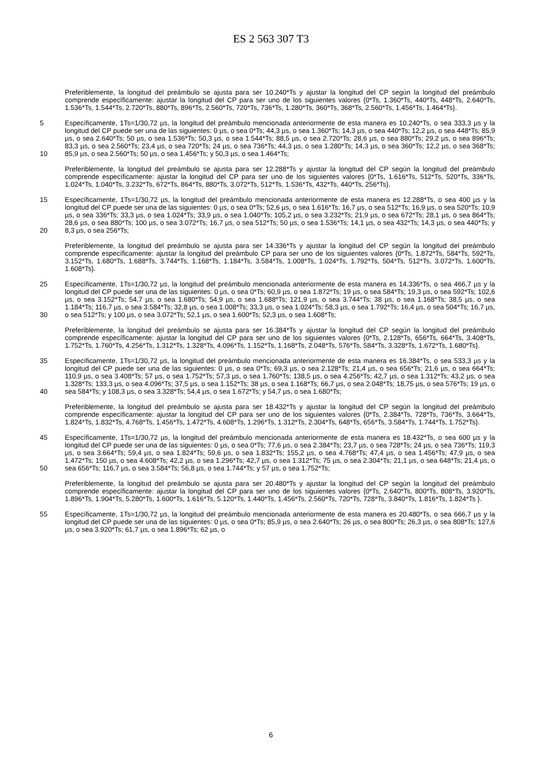ES 2 563 307 T3
Preferiblemente, la longitud del preámbulo se ajusta para ser 10.240*Ts y ajustar la longitud del CP según la longitud del preámbulo comprende específicamente: ajustar la longitud del CP para ser uno de los siguientes valores {0*Ts, 1.360*Ts, 440*Ts, 448*Ts, 2.640*Ts, 1.536*Ts, 1.544*Ts, 2.720*Ts, 880*Ts, 896*Ts, 2.560*Ts, 720*Ts, 736*Ts, 1.280*Ts, 360*Ts, 368*Ts, 2.560*Ts, 1.456*Ts, 1.464*Ts}.
5
10
Específicamente, 1Ts=1/30,72 µs, la longitud del preámbulo mencionada anteriormente de esta manera es 10.240*Ts, o sea 333,3 µs y la longitud del CP puede ser una de las siguientes: 0 µs, o sea 0*Ts; 44,3 µs, o sea 1.360*Ts; 14,3 µs, o sea 440*Ts; 12,2 µs, o sea 448*Ts; 85,9 µs, o sea 2.640*Ts; 50 µs, o sea 1.536*Ts; 50,3 µs, o sea 1.544*Ts; 88,5 µs, o sea 2.720*Ts; 28,6 µs, o sea 880*Ts; 29,2 µs, o sea 896*Ts; 83,3 µs, o sea 2.560*Ts; 23,4 µs, o sea 720*Ts; 24 µs, o sea 736*Ts; 44,3 µs, o sea 1.280*Ts; 14,3 µs, o sea 360*Ts; 12,2 µs, o sea 368*Ts; 85,9 µs, o sea 2.560*Ts; 50 µs, o sea 1.456*Ts; y 50,3 µs, o sea 1.464*Ts;
Preferiblemente, la longitud del preámbulo se ajusta para ser 12.288*Ts y ajustar la longitud del CP según la longitud del preámbulo comprende específicamente: ajustar la longitud del CP para ser uno de los siguientes valores {0*Ts, 1.616*Ts, 512*Ts, 520*Ts, 336*Ts, 1.024*Ts, 1.040*Ts, 3.232*Ts, 672*Ts, 864*Ts, 880*Ts, 3.072*Ts, 512*Ts, 1.536*Ts, 432*Ts, 440*Ts, 256*Ts}.
15
20
Específicamente, 1Ts=1/30,72 µs, la longitud del preámbulo mencionada anteriormente de esta manera es 12.288*Ts, o sea 400 µs y la longitud del CP puede ser una de las siguientes: 0 µs, o sea 0*Ts; 52,6 µs, o sea 1.616*Ts; 16,7 µs, o sea 512*Ts; 16,9 µs, o sea 520*Ts; 10,9 µs, o sea 336*Ts; 33,3 µs, o sea 1.024*Ts; 33,9 µs, o sea 1.040*Ts; 105,2 µs, o sea 3.232*Ts; 21,9 µs, o sea 672*Ts; 28,1 µs, o sea 864*Ts; 28,6 µs, o sea 880*Ts; 100 µs, o sea 3.072*Ts; 16,7 µs, o sea 512*Ts; 50 µs, o sea 1.536*Ts; 14,1 µs, o sea 432*Ts; 14,3 µs, o sea 440*Ts; y 8,3 µs, o sea 256*Ts;
Preferiblemente, la longitud del preámbulo se ajusta para ser 14.336*Ts y ajustar la longitud del CP según la longitud del preámbulo comprende específicamente: ajustar la longitud del preámbulo CP para ser uno de los siguientes valores {0*Ts, 1.872*Ts, 584*Ts, 592*Ts, 3.152*Ts, 1.680*Ts, 1.688*Ts, 3.744*Ts, 1.168*Ts, 1.184*Ts, 3.584*Ts, 1.008*Ts, 1.024*Ts, 1.792*Ts, 504*Ts, 512*Ts, 3.072*Ts, 1.600*Ts, 1.608*Ts}.
25
30
Específicamente, 1Ts=1/30,72 µs, la longitud del preámbulo mencionada anteriormente de esta manera es 14.336*Ts, o sea 466,7 µs y la longitud del CP puede ser una de las siguientes: 0 µs, o sea 0*Ts; 60,9 µs, o sea 1.872*Ts; 19 µs, o sea 584*Ts; 19,3 µs, o sea 592*Ts; 102,6 µs, o sea 3.152*Ts; 54,7 µs, o sea 1.680*Ts; 54,9 µs, o sea 1.688*Ts; 121,9 µs, o sea 3.744*Ts; 38 µs, o sea 1.168*Ts; 38,5 µs, o sea 1.184*Ts; 116,7 µs, o sea 3.584*Ts; 32,8 µs, o sea 1.008*Ts; 33,3 µs, o sea 1.024*Ts; 58,3 µs, o sea 1.792*Ts; 16,4 µs, o sea 504*Ts; 16,7 µs, o sea 512*Ts; y 100 µs, o sea 3.072*Ts; 52,1 µs, o sea 1.600*Ts; 52,3 µs, o sea 1.608*Ts;
Preferiblemente, la longitud del preámbulo se ajusta para ser 16.384*Ts y ajustar la longitud del CP según la longitud del preámbulo comprende específicamente: ajustar la longitud del CP para ser uno de los siguientes valores {0*Ts, 2.128*Ts, 656*Ts, 664*Ts, 3.408*Ts, 1.752*Ts, 1.760*Ts, 4.256*Ts, 1.312*Ts, 1.328*Ts, 4.096*Ts, 1.152*Ts, 1.168*Ts, 2.048*Ts, 576*Ts, 584*Ts, 3.328*Ts, 1.672*Ts, 1.680*Ts}.
35
40
Específicamente, 1Ts=1/30,72 µs, la longitud del preámbulo mencionada anteriormente de esta manera es 16.384*Ts, o sea 533,3 µs y la longitud del CP puede ser una de las siguientes: 0 µs, o sea 0*Ts; 69,3 µs, o sea 2.128*Ts; 21,4 µs, o sea 656*Ts; 21,6 µs, o sea 664*Ts; 110,9 µs, o sea 3.408*Ts; 57 µs, o sea 1.752*Ts; 57,3 µs, o sea 1.760*Ts; 138,5 µs, o sea 4.256*Ts; 42,7 µs, o sea 1.312*Ts; 43,2 µs, o sea 1.328*Ts; 133,3 µs, o sea 4.096*Ts; 37,5 µs, o sea 1.152*Ts; 38 µs, o sea 1.168*Ts; 66,7 µs, o sea 2.048*Ts; 18,75 µs, o sea 576*Ts; 19 µs, o sea 584*Ts; y 108,3 µs, o sea 3.328*Ts; 54,4 µs, o sea 1.672*Ts; y 54,7 µs, o sea 1.680*Ts;
Preferiblemente, la longitud del preámbulo se ajusta para ser 18.432*Ts y ajustar la longitud del CP según la longitud del preámbulo comprende específicamente: ajustar la longitud del CP para ser uno de los siguientes valores {0*Ts, 2.384*Ts, 728*Ts, 736*Ts, 3.664*Ts, 1.824*Ts, 1.832*Ts, 4.768*Ts, 1.456*Ts, 1.472*Ts, 4.608*Ts, 1.296*Ts, 1.312*Ts, 2.304*Ts, 648*Ts, 656*Ts, 3.584*Ts, 1.744*Ts, 1.752*Ts}.
45
50
Específicamente, 1Ts=1/30,72 µs, la longitud del preámbulo mencionada anteriormente de esta manera es 18.432*Ts, o sea 600 µs y la longitud del CP puede ser una de las siguientes: 0 µs, o sea 0*Ts; 77,6 µs, o sea 2.384*Ts; 23,7 µs, o sea 728*Ts; 24 µs, o sea 736*Ts; 119,3 µs, o sea 3.664*Ts; 59,4 µs, o sea 1.824*Ts; 59,6 µs, o sea 1.832*Ts; 155,2 µs, o sea 4.768*Ts; 47,4 µs, o sea 1.456*Ts; 47,9 µs, o sea 1.472*Ts; 150 µs, o sea 4.608*Ts; 42,2 µs, o sea 1.296*Ts; 42,7 µs, o sea 1.312*Ts; 75 µs, o sea 2.304*Ts; 21,1 µs, o sea 648*Ts; 21,4 µs, o sea 656*Ts; 116,7 µs, o sea 3.584*Ts; 56,8 µs, o sea 1.744*Ts; y 57 µs, o sea 1.752*Ts;
Preferiblemente, la longitud del preámbulo se ajusta para ser 20.480*Ts y ajustar la longitud del CP según la longitud del preámbulo comprende específicamente: ajustar la longitud del CP para ser uno de los siguientes valores {0*Ts, 2.640*Ts, 800*Ts, 808*Ts, 3.920*Ts, 1.896*Ts, 1.904*Ts, 5.280*Ts, 1.600*Ts, 1.616*Ts, 5.120*Ts, 1.440*Ts, 1.456*Ts, 2.560*Ts, 720*Ts, 728*Ts, 3.840*Ts, 1.816*Ts, 1.824*Ts }.
55 Específicamente, 1Ts=1/30,72 µs, la longitud del preámbulo mencionada anteriormente de esta manera es 20.480*Ts, o sea 666,7 µs y la longitud del CP puede ser una de las siguientes: 0 µs, o sea 0*Ts; 85,9 µs, o sea 2.640*Ts; 26 µs, o sea 800*Ts; 26,3 µs, o sea 808*Ts; 127,6 µs, o sea 3.920*Ts; 61,7 µs, o sea 1.896*Ts; 62 µs, o
6